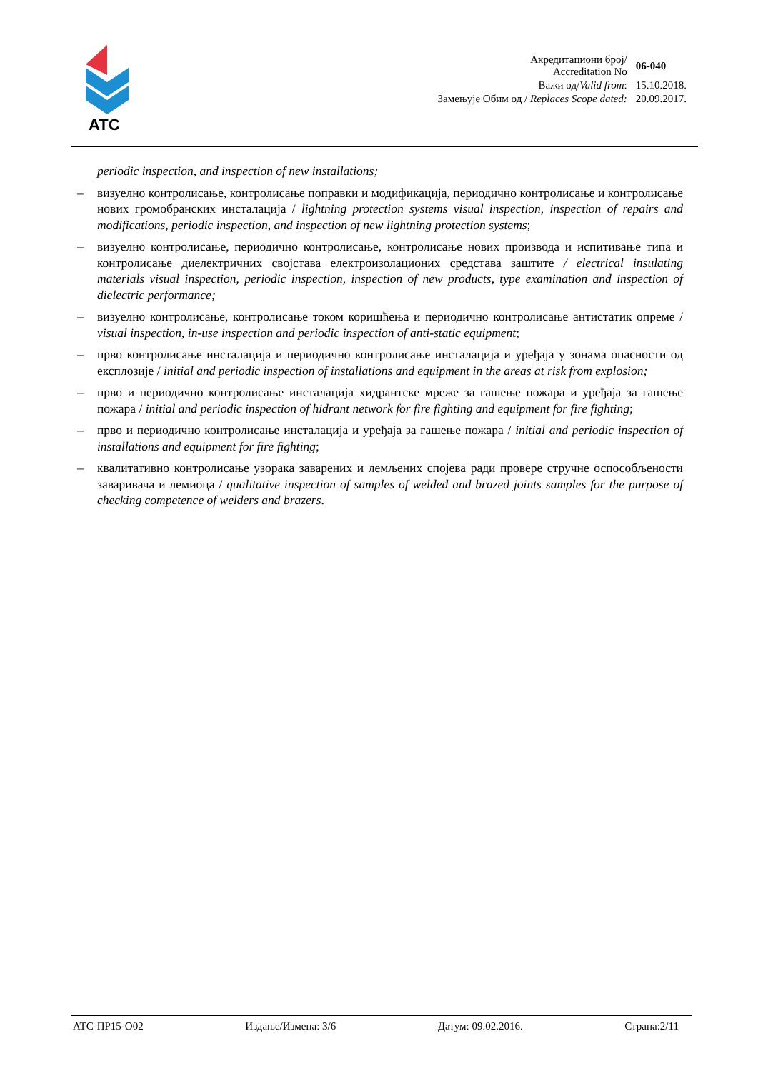ATC
| Акредитациони број/ Accreditation No | 06-040 |
| Важи од/ Valid from : | 15.10.2018. |
| Замењује Обим од / Replaces Scope dated: | 20.09.2017. |
periodic inspection, and inspection of new installations;
– визуелно контролисање, контролисање поправки и модификација, периодично контролисање и контролисање нових громобранских инсталација / lightning protection systems visual inspection, inspection of repairs and modifications, periodic inspection, and inspection of new lightning protection systems;
– визуелно контролисање, периодично контролисање, контролисање нових производа и испитивање типа и контролисање диелектричних својстава електроизолационих средстава заштите / electrical insulating materials visual inspection, periodic inspection, inspection of new products, type examination and inspection of dielectric performance;
– визуелно контролисање, контролисање током коришћења и периодично контролисање антистатик опреме / visual inspection, in-use inspection and periodic inspection of anti-static equipment;
– прво контролисање инсталација и периодично контролисање инсталација и уређаја у зонама опасности од експлозије / initial and periodic inspection of installations and equipment in the areas at risk from explosion;
– прво и периодично контролисање инсталација хидрантске мреже за гашење пожара и уређаја за гашење пожара / initial and periodic inspection of hidrant network for fire fighting and equipment for fire fighting;
– прво и периодично контролисање инсталација и уређаја за гашење пожара / initial and periodic inspection of installations and equipment for fire fighting;
– квалитативно контролисање узорака заварених и лемљених спојева ради провере стручне оспособљености заваривача и лемиоца / qualitative inspection of samples of welded and brazed joints samples for the purpose of checking competence of welders and brazers.
АТС-ПР15-О02 Издање/Измена: 3/6 Датум: 09.02.2016. Страна:2/11